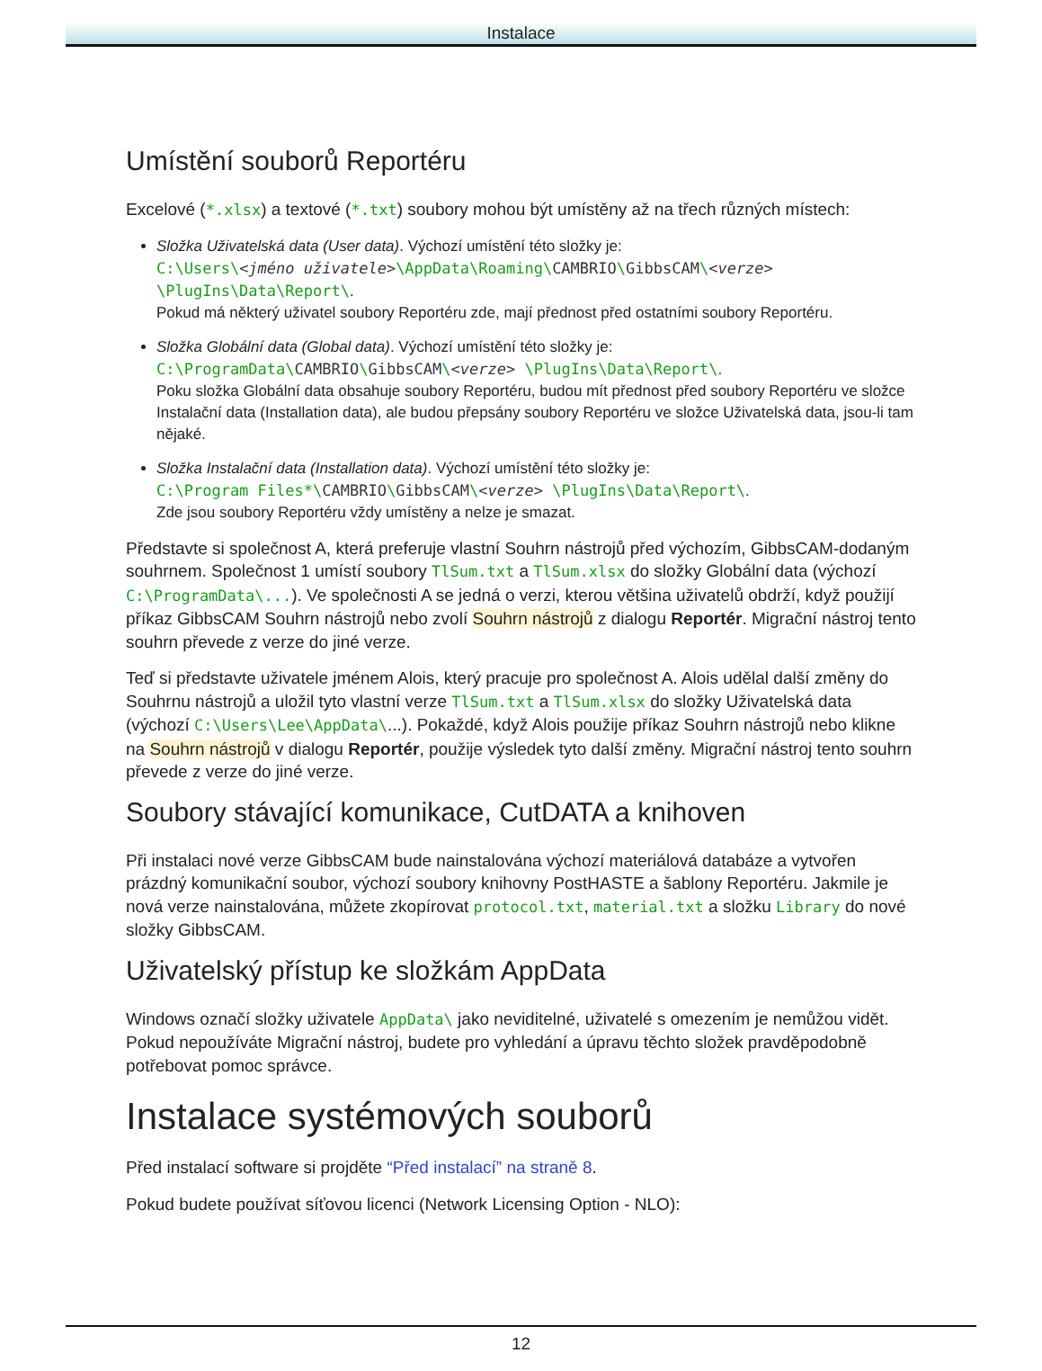Instalace
Umístění souborů Reportéru
Excelové (*.xlsx) a textové (*.txt) soubory mohou být umístěny až na třech různých místech:
Složka Uživatelská data (User data). Výchozí umístění této složky je:
C:\Users\<jméno uživatele>\AppData\Roaming\CAMBRIO\GibbsCAM\<verze>
\PlugIns\Data\Report\.
Pokud má některý uživatel soubory Reportéru zde, mají přednost před ostatními soubory Reportéru.
Složka Globální data (Global data). Výchozí umístění této složky je:
C:\ProgramData\CAMBRIO\GibbsCAM\<verze> \PlugIns\Data\Report\.
Poku složka Globální data obsahuje soubory Reportéru, budou mít přednost před soubory Reportéru ve složce Instalační data (Installation data), ale budou přepsány soubory Reportéru ve složce Uživatelská data, jsou-li tam nějaké.
Složka Instalační data (Installation data). Výchozí umístění této složky je:
C:\Program Files*\CAMBRIO\GibbsCAM\<verze> \PlugIns\Data\Report\.
Zde jsou soubory Reportéru vždy umístěny a nelze je smazat.
Představte si společnost A, která preferuje vlastní Souhrn nástrojů před výchozím, GibbsCAM-dodaným souhrnem. Společnost 1 umístí soubory TlSum.txt a TlSum.xlsx do složky Globální data (výchozí C:\ProgramData\...). Ve společnosti A se jedná o verzi, kterou většina uživatelů obdrží, když použijí příkaz GibbsCAM Souhrn nástrojů nebo zvolí Souhrn nástrojů z dialogu Reportér. Migrační nástroj tento souhrn převede z verze do jiné verze.
Teď si představte uživatele jménem Alois, který pracuje pro společnost A. Alois udělal další změny do Souhrnu nástrojů a uložil tyto vlastní verze TlSum.txt a TlSum.xlsx do složky Uživatelská data (výchozí C:\Users\Lee\AppData\...). Pokaždé, když Alois použije příkaz Souhrn nástrojů nebo klikne na Souhrn nástrojů v dialogu Reportér, použije výsledek tyto další změny. Migrační nástroj tento souhrn převede z verze do jiné verze.
Soubory stávající komunikace, CutDATA a knihoven
Při instalaci nové verze GibbsCAM bude nainstalována výchozí materiálová databáze a vytvořen prázdný komunikační soubor, výchozí soubory knihovny PostHASTE a šablony Reportéru. Jakmile je nová verze nainstalována, můžete zkopírovat protocol.txt, material.txt a složku Library do nové složky GibbsCAM.
Uživatelský přístup ke složkám AppData
Windows označí složky uživatele AppData\ jako neviditelné, uživatelé s omezením je nemůžou vidět. Pokud nepoužíváte Migrační nástroj, budete pro vyhledání a úpravu těchto složek pravděpodobně potřebovat pomoc správce.
Instalace systémových souborů
Před instalací software si projděte “Před instalací” na straně 8.
Pokud budete používat síťovou licenci (Network Licensing Option - NLO):
12